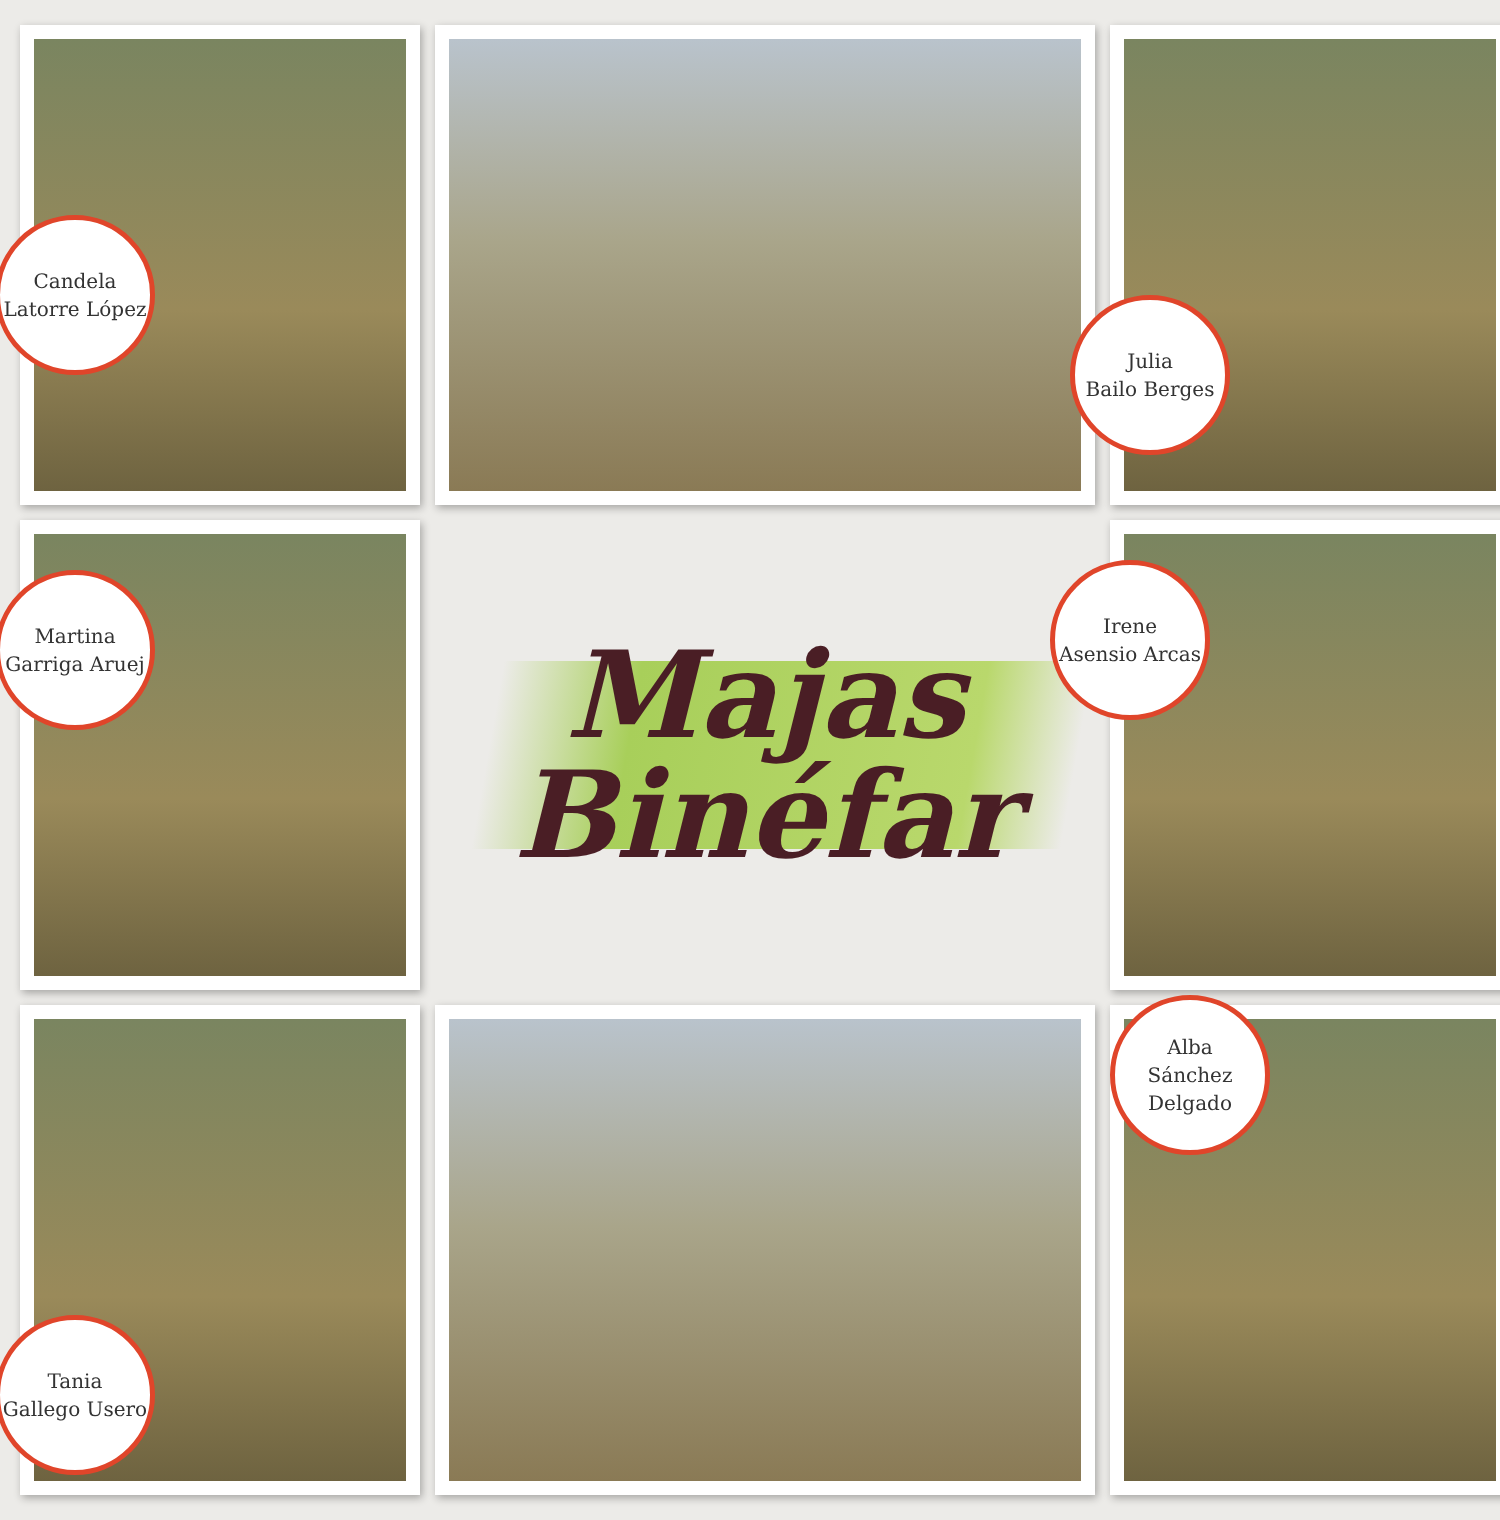Candela
Latorre López
Julia
Bailo Berges
Martina
Garriga Aruej
Majas
Binéfar
Irene
Asensio Arcas
Tania
Gallego Usero
Alba
Sánchez
Delgado